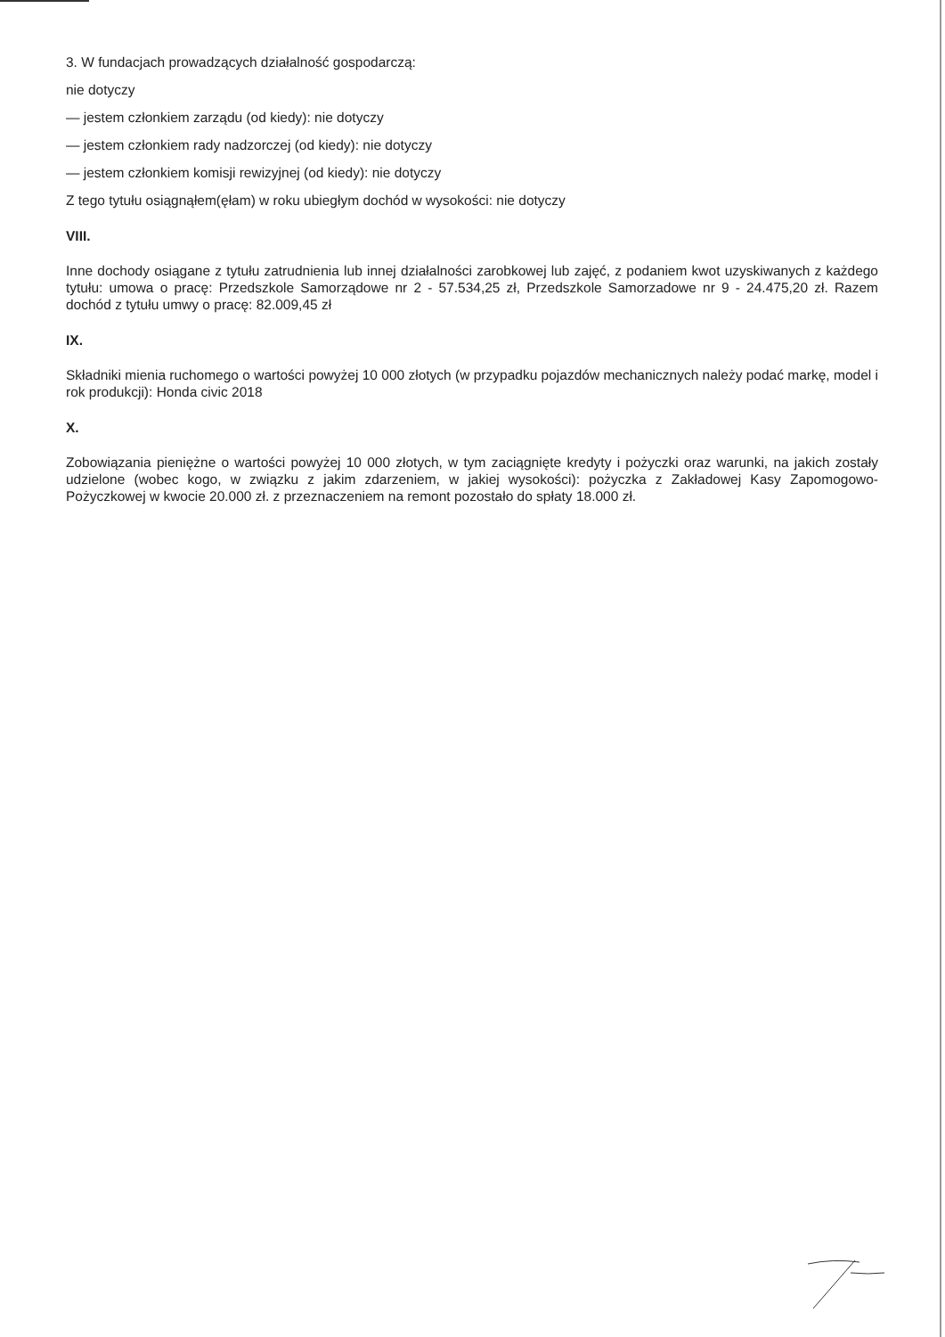3. W fundacjach prowadzących działalność gospodarczą:
nie dotyczy
— jestem członkiem zarządu (od kiedy): nie dotyczy
— jestem członkiem rady nadzorczej (od kiedy): nie dotyczy
— jestem członkiem komisji rewizyjnej (od kiedy): nie dotyczy
Z tego tytułu osiągnąłem(ęłam) w roku ubiegłym dochód w wysokości: nie dotyczy
VIII.
Inne dochody osiągane z tytułu zatrudnienia lub innej działalności zarobkowej lub zajęć, z podaniem kwot uzyskiwanych z każdego tytułu: umowa o pracę: Przedszkole Samorządowe nr 2 - 57.534,25 zł, Przedszkole Samorzadowe nr 9 - 24.475,20 zł. Razem dochód z tytułu umwy o pracę: 82.009,45 zł
IX.
Składniki mienia ruchomego o wartości powyżej 10 000 złotych (w przypadku pojazdów mechanicznych należy podać markę, model i rok produkcji): Honda civic 2018
X.
Zobowiązania pieniężne o wartości powyżej 10 000 złotych, w tym zaciągnięte kredyty i pożyczki oraz warunki, na jakich zostały udzielone (wobec kogo, w związku z jakim zdarzeniem, w jakiej wysokości): pożyczka z Zakładowej Kasy Zapomogowo-Pożyczkowej w kwocie 20.000 zł. z przeznaczeniem na remont pozostało do spłaty 18.000 zł.